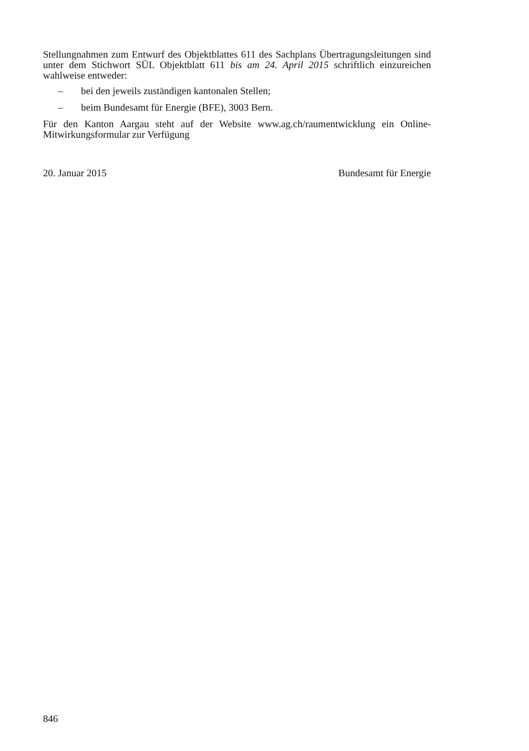Stellungnahmen zum Entwurf des Objektblattes 611 des Sachplans Übertragungs­leitungen sind unter dem Stichwort SÜL Objektblatt 611 bis am 24. April 2015 schriftlich einzureichen wahlweise entweder:
– bei den jeweils zuständigen kantonalen Stellen;
– beim Bundesamt für Energie (BFE), 3003 Bern.
Für den Kanton Aargau steht auf der Website www.ag.ch/raumentwicklung ein Online-Mitwirkungsformular zur Verfügung
20. Januar 2015 Bundesamt für Energie
846